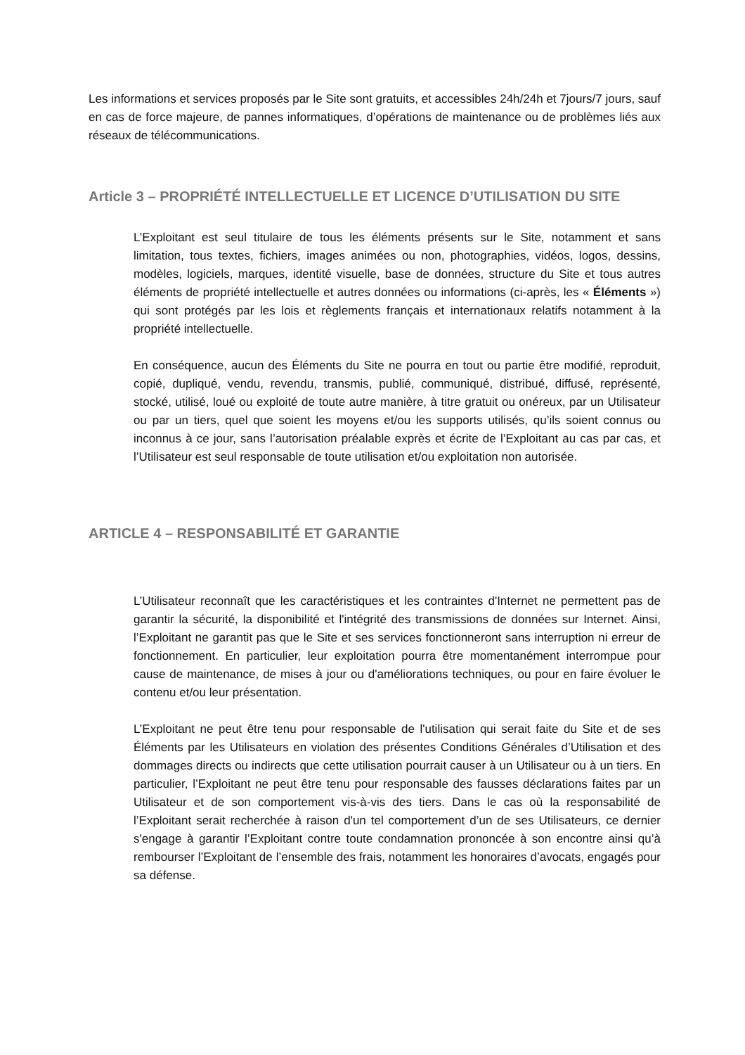Les informations et services proposés par le Site sont gratuits, et accessibles 24h/24h et 7jours/7 jours, sauf en cas de force majeure, de pannes informatiques, d’opérations de maintenance ou de problèmes liés aux réseaux de télécommunications.
Article 3 – PROPRIÉTÉ INTELLECTUELLE ET LICENCE D’UTILISATION DU SITE
L’Exploitant est seul titulaire de tous les éléments présents sur le Site, notamment et sans limitation, tous textes, fichiers, images animées ou non, photographies, vidéos, logos, dessins, modèles, logiciels, marques, identité visuelle, base de données, structure du Site et tous autres éléments de propriété intellectuelle et autres données ou informations (ci-après, les « Éléments ») qui sont protégés par les lois et règlements français et internationaux relatifs notamment à la propriété intellectuelle.
En conséquence, aucun des Éléments du Site ne pourra en tout ou partie être modifié, reproduit, copié, dupliqué, vendu, revendu, transmis, publié, communiqué, distribué, diffusé, représenté, stocké, utilisé, loué ou exploité de toute autre manière, à titre gratuit ou onéreux, par un Utilisateur ou par un tiers, quel que soient les moyens et/ou les supports utilisés, qu’ils soient connus ou inconnus à ce jour, sans l’autorisation préalable exprès et écrite de l’Exploitant au cas par cas, et l’Utilisateur est seul responsable de toute utilisation et/ou exploitation non autorisée.
ARTICLE 4 – RESPONSABILITÉ ET GARANTIE
L’Utilisateur reconnaît que les caractéristiques et les contraintes d'Internet ne permettent pas de garantir la sécurité, la disponibilité et l'intégrité des transmissions de données sur Internet. Ainsi, l’Exploitant ne garantit pas que le Site et ses services fonctionneront sans interruption ni erreur de fonctionnement. En particulier, leur exploitation pourra être momentanément interrompue pour cause de maintenance, de mises à jour ou d'améliorations techniques, ou pour en faire évoluer le contenu et/ou leur présentation.
L’Exploitant ne peut être tenu pour responsable de l'utilisation qui serait faite du Site et de ses Éléments par les Utilisateurs en violation des présentes Conditions Générales d’Utilisation et des dommages directs ou indirects que cette utilisation pourrait causer à un Utilisateur ou à un tiers. En particulier, l’Exploitant ne peut être tenu pour responsable des fausses déclarations faites par un Utilisateur et de son comportement vis-à-vis des tiers. Dans le cas où la responsabilité de l’Exploitant serait recherchée à raison d'un tel comportement d’un de ses Utilisateurs, ce dernier s'engage à garantir l’Exploitant contre toute condamnation prononcée à son encontre ainsi qu’à rembourser l’Exploitant de l’ensemble des frais, notamment les honoraires d’avocats, engagés pour sa défense.